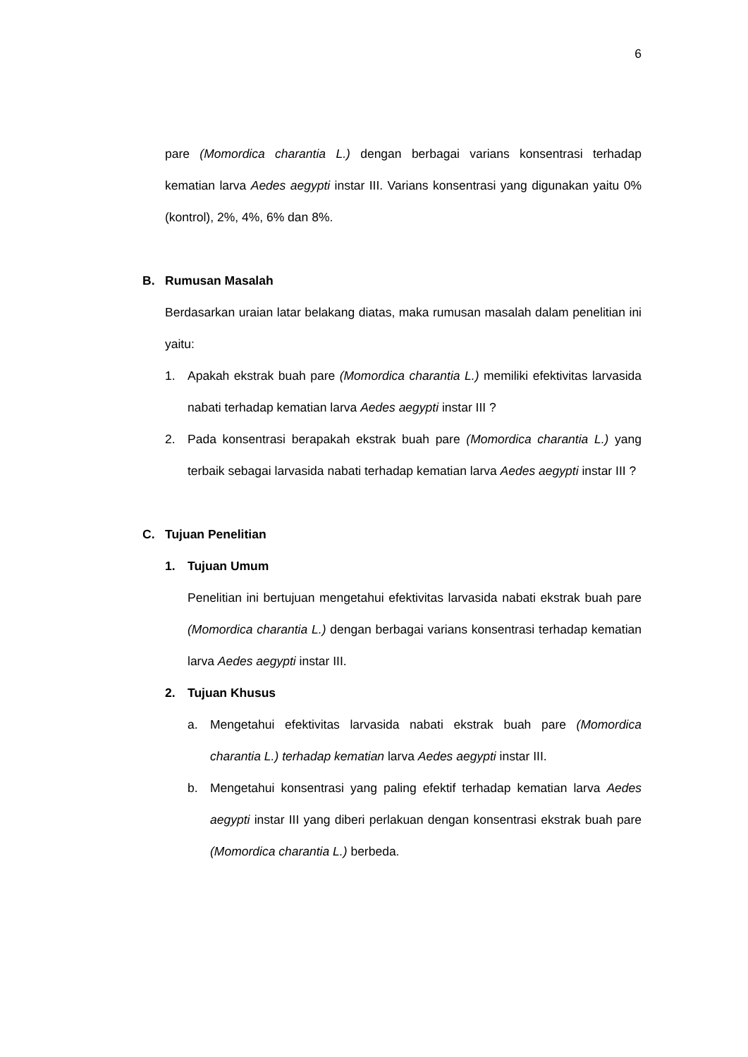6
pare (Momordica charantia L.) dengan berbagai varians konsentrasi terhadap kematian larva Aedes aegypti instar III. Varians konsentrasi yang digunakan yaitu 0% (kontrol), 2%, 4%, 6% dan 8%.
B. Rumusan Masalah
Berdasarkan uraian latar belakang diatas, maka rumusan masalah dalam penelitian ini yaitu:
1. Apakah ekstrak buah pare (Momordica charantia L.) memiliki efektivitas larvasida nabati terhadap kematian larva Aedes aegypti instar III ?
2. Pada konsentrasi berapakah ekstrak buah pare (Momordica charantia L.) yang terbaik sebagai larvasida nabati terhadap kematian larva Aedes aegypti instar III ?
C. Tujuan Penelitian
1. Tujuan Umum
Penelitian ini bertujuan mengetahui efektivitas larvasida nabati ekstrak buah pare (Momordica charantia L.) dengan berbagai varians konsentrasi terhadap kematian larva Aedes aegypti instar III.
2. Tujuan Khusus
a. Mengetahui efektivitas larvasida nabati ekstrak buah pare (Momordica charantia L.) terhadap kematian larva Aedes aegypti instar III.
b. Mengetahui konsentrasi yang paling efektif terhadap kematian larva Aedes aegypti instar III yang diberi perlakuan dengan konsentrasi ekstrak buah pare (Momordica charantia L.) berbeda.